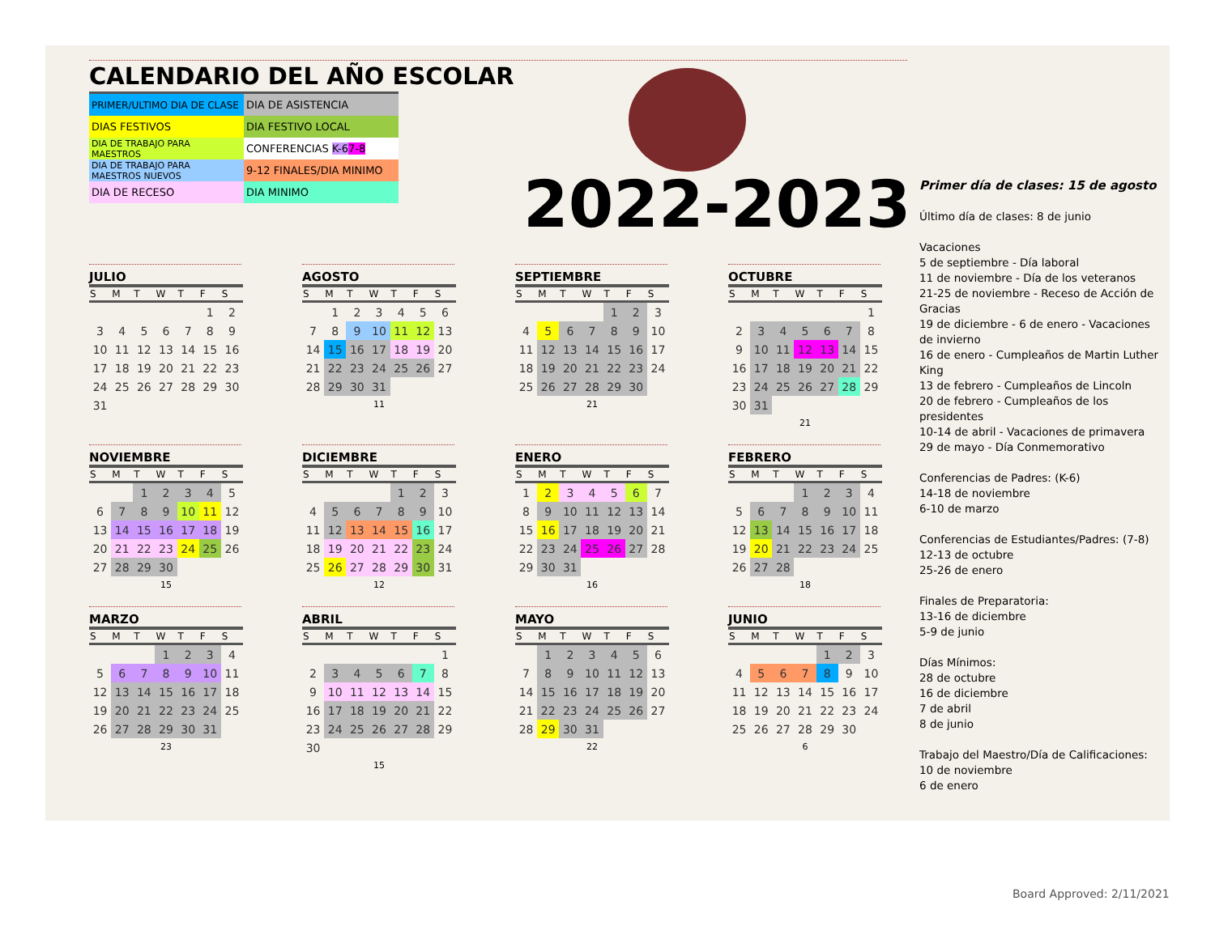CALENDARIO DEL AÑO ESCOLAR
| PRIMER/ULTIMO DIA DE CLASE | DIA DE ASISTENCIA |
| DIAS FESTIVOS | DIA FESTIVO LOCAL |
| DIA DE TRABAJO PARA MAESTROS | CONFERENCIAS K-6 7-8 |
| DIA DE TRABAJO PARA MAESTROS NUEVOS | 9-12 FINALES/DIA MINIMO |
| DIA DE RECESO | DIA MINIMO |
2022-2023
JULIO
| S | M | T | W | T | F | S |
| --- | --- | --- | --- | --- | --- | --- |
| | | | | | 1 | 2 |
| 3 | 4 | 5 | 6 | 7 | 8 | 9 |
| 10 | 11 | 12 | 13 | 14 | 15 | 16 |
| 17 | 18 | 19 | 20 | 21 | 22 | 23 |
| 24 | 25 | 26 | 27 | 28 | 29 | 30 |
| 31 | | | | | | |
AGOSTO
| S | M | T | W | T | F | S |
| --- | --- | --- | --- | --- | --- | --- |
| | 1 | 2 | 3 | 4 | 5 | 6 |
| 7 | 8 | 9 | 10 | 11 | 12 | 13 |
| 14 | 15 | 16 | 17 | 18 | 19 | 20 |
| 21 | 22 | 23 | 24 | 25 | 26 | 27 |
| 28 | 29 | 30 | 31 | | | |
11
SEPTIEMBRE
| S | M | T | W | T | F | S |
| --- | --- | --- | --- | --- | --- | --- |
| | | | | 1 | 2 | 3 |
| 4 | 5 | 6 | 7 | 8 | 9 | 10 |
| 11 | 12 | 13 | 14 | 15 | 16 | 17 |
| 18 | 19 | 20 | 21 | 22 | 23 | 24 |
| 25 | 26 | 27 | 28 | 29 | 30 | |
21
OCTUBRE
| S | M | T | W | T | F | S |
| --- | --- | --- | --- | --- | --- | --- |
| | | | | | | 1 |
| 2 | 3 | 4 | 5 | 6 | 7 | 8 |
| 9 | 10 | 11 | 12 | 13 | 14 | 15 |
| 16 | 17 | 18 | 19 | 20 | 21 | 22 |
| 23 | 24 | 25 | 26 | 27 | 28 | 29 |
| 30 | 31 | | | | | |
21
NOVIEMBRE
| S | M | T | W | T | F | S |
| --- | --- | --- | --- | --- | --- | --- |
| | | 1 | 2 | 3 | 4 | 5 |
| 6 | 7 | 8 | 9 | 10 | 11 | 12 |
| 13 | 14 | 15 | 16 | 17 | 18 | 19 |
| 20 | 21 | 22 | 23 | 24 | 25 | 26 |
| 27 | 28 | 29 | 30 | | | |
15
DICIEMBRE
| S | M | T | W | T | F | S |
| --- | --- | --- | --- | --- | --- | --- |
| | | | | 1 | 2 | 3 |
| 4 | 5 | 6 | 7 | 8 | 9 | 10 |
| 11 | 12 | 13 | 14 | 15 | 16 | 17 |
| 18 | 19 | 20 | 21 | 22 | 23 | 24 |
| 25 | 26 | 27 | 28 | 29 | 30 | 31 |
12
ENERO
| S | M | T | W | T | F | S |
| --- | --- | --- | --- | --- | --- | --- |
| 1 | 2 | 3 | 4 | 5 | 6 | 7 |
| 8 | 9 | 10 | 11 | 12 | 13 | 14 |
| 15 | 16 | 17 | 18 | 19 | 20 | 21 |
| 22 | 23 | 24 | 25 | 26 | 27 | 28 |
| 29 | 30 | 31 | | | | |
16
FEBRERO
| S | M | T | W | T | F | S |
| --- | --- | --- | --- | --- | --- | --- |
| | | | 1 | 2 | 3 | 4 |
| 5 | 6 | 7 | 8 | 9 | 10 | 11 |
| 12 | 13 | 14 | 15 | 16 | 17 | 18 |
| 19 | 20 | 21 | 22 | 23 | 24 | 25 |
| 26 | 27 | 28 | | | | |
18
MARZO
| S | M | T | W | T | F | S |
| --- | --- | --- | --- | --- | --- | --- |
| | | | 1 | 2 | 3 | 4 |
| 5 | 6 | 7 | 8 | 9 | 10 | 11 |
| 12 | 13 | 14 | 15 | 16 | 17 | 18 |
| 19 | 20 | 21 | 22 | 23 | 24 | 25 |
| 26 | 27 | 28 | 29 | 30 | 31 | |
23
ABRIL
| S | M | T | W | T | F | S |
| --- | --- | --- | --- | --- | --- | --- |
| | | | | | | 1 |
| 2 | 3 | 4 | 5 | 6 | 7 | 8 |
| 9 | 10 | 11 | 12 | 13 | 14 | 15 |
| 16 | 17 | 18 | 19 | 20 | 21 | 22 |
| 23 | 24 | 25 | 26 | 27 | 28 | 29 |
| 30 | | | | | | |
15
MAYO
| S | M | T | W | T | F | S |
| --- | --- | --- | --- | --- | --- | --- |
| | 1 | 2 | 3 | 4 | 5 | 6 |
| 7 | 8 | 9 | 10 | 11 | 12 | 13 |
| 14 | 15 | 16 | 17 | 18 | 19 | 20 |
| 21 | 22 | 23 | 24 | 25 | 26 | 27 |
| 28 | 29 | 30 | 31 | | | |
22
JUNIO
| S | M | T | W | T | F | S |
| --- | --- | --- | --- | --- | --- | --- |
| | | | | 1 | 2 | 3 |
| 4 | 5 | 6 | 7 | 8 | 9 | 10 |
| 11 | 12 | 13 | 14 | 15 | 16 | 17 |
| 18 | 19 | 20 | 21 | 22 | 23 | 24 |
| 25 | 26 | 27 | 28 | 29 | 30 | |
6
Primer día de clases: 15 de agosto
Último día de clases: 8 de junio
Vacaciones
5 de septiembre - Día laboral
11 de noviembre - Día de los veteranos
21-25 de noviembre - Receso de Acción de Gracias
19 de diciembre - 6 de enero - Vacaciones de invierno
16 de enero - Cumpleaños de Martin Luther King
13 de febrero - Cumpleaños de Lincoln
20 de febrero - Cumpleaños de los presidentes
10-14 de abril - Vacaciones de primavera
29 de mayo - Día Conmemorativo
Conferencias de Padres: (K-6)
14-18 de noviembre
6-10 de marzo
Conferencias de Estudiantes/Padres: (7-8)
12-13 de octubre
25-26 de enero
Finales de Preparatoria:
13-16 de diciembre
5-9 de junio
Días Mínimos:
28 de octubre
16 de diciembre
7 de abril
8 de junio
Trabajo del Maestro/Día de Calificaciones:
10 de noviembre
6 de enero
Board Approved: 2/11/2021